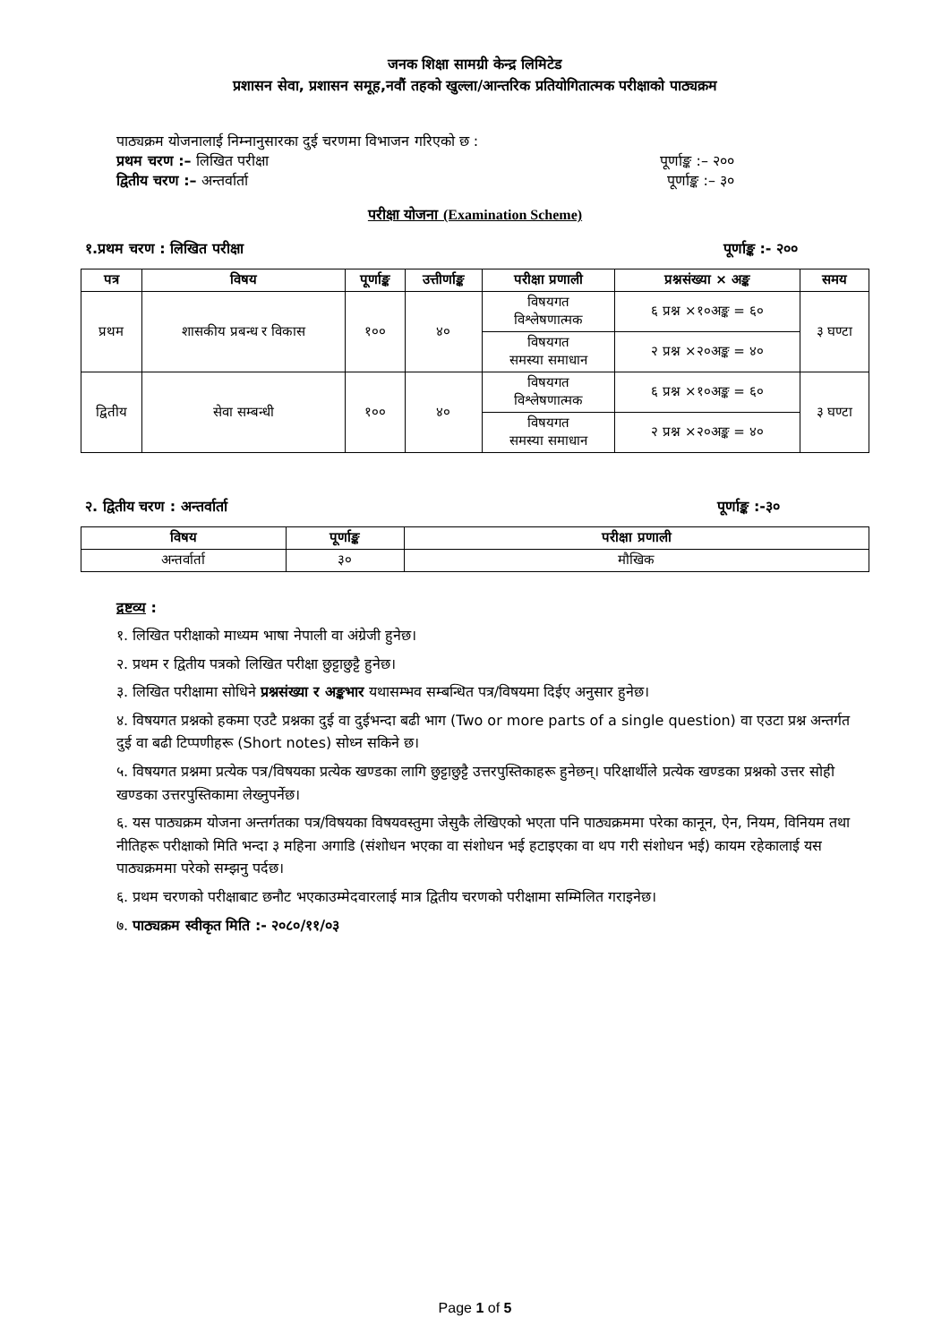जनक शिक्षा सामग्री केन्द्र लिमिटेड
प्रशासन सेवा, प्रशासन समूह,नवौं तहको खुल्ला/आन्तरिक प्रतियोगितात्मक परीक्षाको पाठ्यक्रम
पाठ्यक्रम योजनालाई निम्नानुसारका दुई चरणमा विभाजन गरिएको छ :
प्रथम चरण :– लिखित परीक्षा पूर्णाङ्क :– २००
द्वितीय चरण :– अन्तर्वार्ता पूर्णाङ्क :– ३०
परीक्षा योजना (Examination Scheme)
१.प्रथम चरण : लिखित परीक्षा पूर्णाङ्क :- २००
| पत्र | विषय | पूर्णाङ्क | उत्तीर्णाङ्क | परीक्षा प्रणाली | प्रश्नसंख्या × अङ्क | समय |
| --- | --- | --- | --- | --- | --- | --- |
| प्रथम | शासकीय प्रबन्ध र विकास | १०० | ४० | विषयगत विश्लेषणात्मक | ६ प्रश्न ×१०अङ्क = ६० | ३ घण्टा |
| | | | | विषयगत समस्या समाधान | २ प्रश्न ×२०अङ्क = ४० | |
| द्वितीय | सेवा सम्बन्धी | १०० | ४० | विषयगत विश्लेषणात्मक | ६ प्रश्न ×१०अङ्क = ६० | ३ घण्टा |
| | | | | विषयगत समस्या समाधान | २ प्रश्न ×२०अङ्क = ४० | |
२. द्वितीय चरण : अन्तर्वार्ता पूर्णाङ्क :-३०
| विषय | पूर्णाङ्क | परीक्षा प्रणाली |
| --- | --- | --- |
| अन्तर्वार्ता | ३० | मौखिक |
द्रष्टव्य :
१. लिखित परीक्षाको माध्यम भाषा नेपाली वा अंग्रेजी हुनेछ।
२. प्रथम र द्वितीय पत्रको लिखित परीक्षा छुट्टाछुट्टै हुनेछ।
३. लिखित परीक्षामा सोधिने प्रश्नसंख्या र अङ्कभार यथासम्भव सम्बन्धित पत्र/विषयमा दिईए अनुसार हुनेछ।
४. विषयगत प्रश्नको हकमा एउटै प्रश्नका दुई वा दुईभन्दा बढी भाग (Two or more parts of a single question) वा एउटा प्रश्न अन्तर्गत दुई वा बढी टिप्पणीहरू (Short notes) सोध्न सकिने छ।
५. विषयगत प्रश्नमा प्रत्येक पत्र/विषयका प्रत्येक खण्डका लागि छुट्टाछुट्टै उत्तरपुस्तिकाहरू हुनेछन्। परिक्षार्थीले प्रत्येक खण्डका प्रश्नको उत्तर सोही खण्डका उत्तरपुस्तिकामा लेख्नुपर्नेछ।
६. यस पाठ्यक्रम योजना अन्तर्गतका पत्र/विषयका विषयवस्तुमा जेसुकै लेखिएको भएता पनि पाठ्यक्रममा परेका कानून, ऐन, नियम, विनियम तथा नीतिहरू परीक्षाको मिति भन्दा ३ महिना अगाडि (संशोधन भएका वा संशोधन भई हटाइएका वा थप गरी संशोधन भई) कायम रहेकालाई यस पाठ्यक्रममा परेको सम्झनु पर्दछ।
६. प्रथम चरणको परीक्षाबाट छनौट भएकाउम्मेदवारलाई मात्र द्वितीय चरणको परीक्षामा सम्मिलित गराइनेछ।
७. पाठ्यक्रम स्वीकृत मिति :- २०८०/११/०३
Page 1 of 5